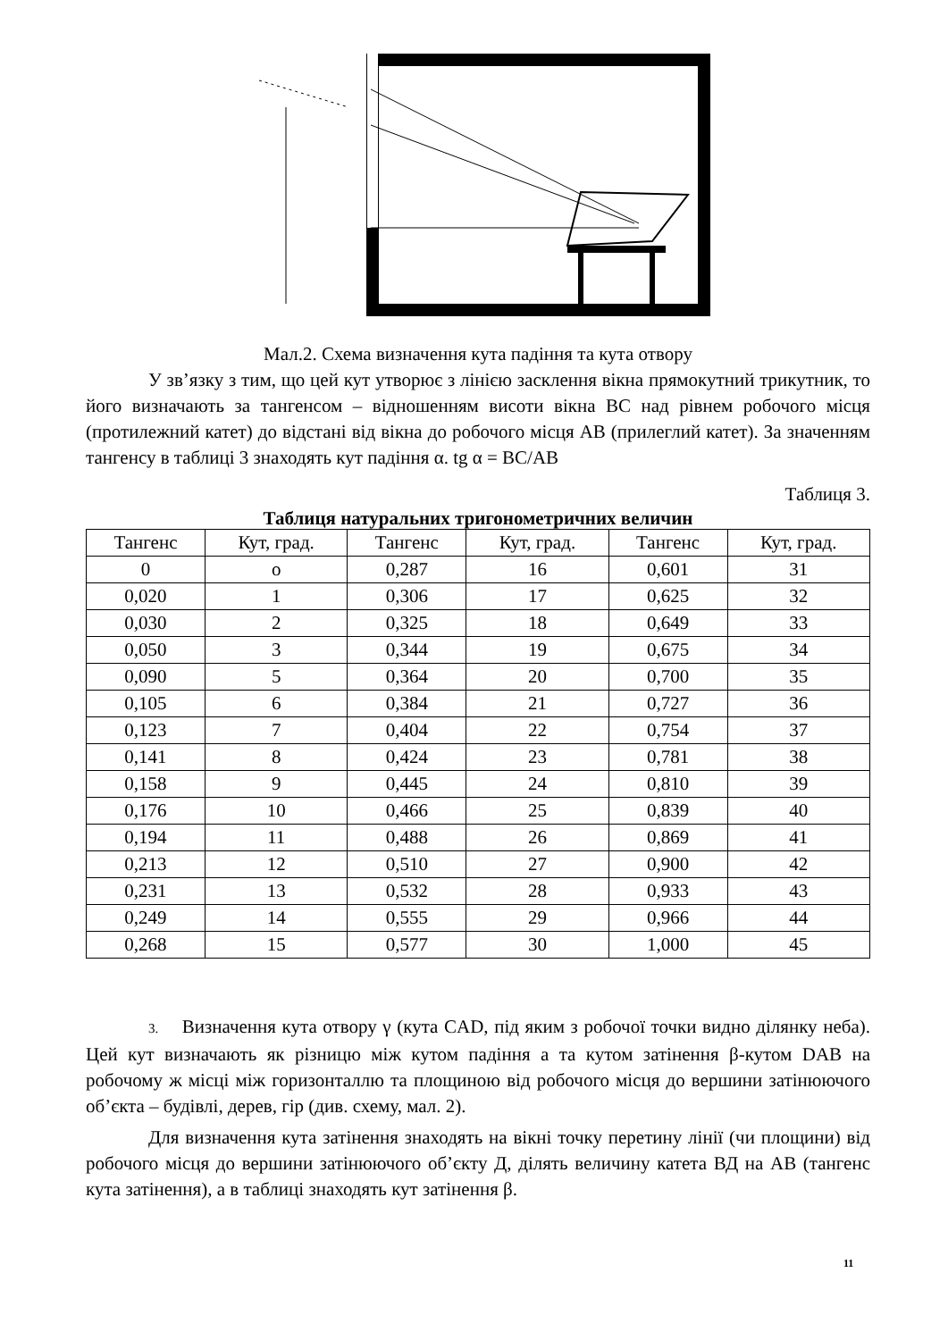Мал.2. Схема визначення кута падіння та кута отвору
У зв’язку з тим, що цей кут утворює з лінією засклення вікна прямокутний трикутник, то його визначають за тангенсом – відношенням висоти вікна ВС над рівнем робочого місця (протилежний катет) до відстані від вікна до робочого місця АВ (прилеглий катет). За значенням тангенсу в таблиці 3 знаходять кут падіння α. tg α = BC/AB
Таблиця 3.
Таблиця натуральних тригонометричних величин
| Тангенс | Кут, град. | Тангенс | Кут, град. | Тангенс | Кут, град. |
| --- | --- | --- | --- | --- | --- |
| 0 | o | 0,287 | 16 | 0,601 | 31 |
| 0,020 | 1 | 0,306 | 17 | 0,625 | 32 |
| 0,030 | 2 | 0,325 | 18 | 0,649 | 33 |
| 0,050 | 3 | 0,344 | 19 | 0,675 | 34 |
| 0,090 | 5 | 0,364 | 20 | 0,700 | 35 |
| 0,105 | 6 | 0,384 | 21 | 0,727 | 36 |
| 0,123 | 7 | 0,404 | 22 | 0,754 | 37 |
| 0,141 | 8 | 0,424 | 23 | 0,781 | 38 |
| 0,158 | 9 | 0,445 | 24 | 0,810 | 39 |
| 0,176 | 10 | 0,466 | 25 | 0,839 | 40 |
| 0,194 | 11 | 0,488 | 26 | 0,869 | 41 |
| 0,213 | 12 | 0,510 | 27 | 0,900 | 42 |
| 0,231 | 13 | 0,532 | 28 | 0,933 | 43 |
| 0,249 | 14 | 0,555 | 29 | 0,966 | 44 |
| 0,268 | 15 | 0,577 | 30 | 1,000 | 45 |
3. Визначення кута отвору γ (кута CAD, під яким з робочої точки видно ділянку неба). Цей кут визначають як різницю між кутом падіння а та кутом затінення β-кутом DAB на робочому ж місці між горизонталлю та площиною від робочого місця до вершини затінюючого об’єкта – будівлі, дерев, гір (див. схему, мал. 2).
Для визначення кута затінення знаходять на вікні точку перетину лінії (чи площини) від робочого місця до вершини затінюючого об’єкту Д, ділять величину катета ВД на АВ (тангенс кута затінення), а в таблиці знаходять кут затінення β.
11